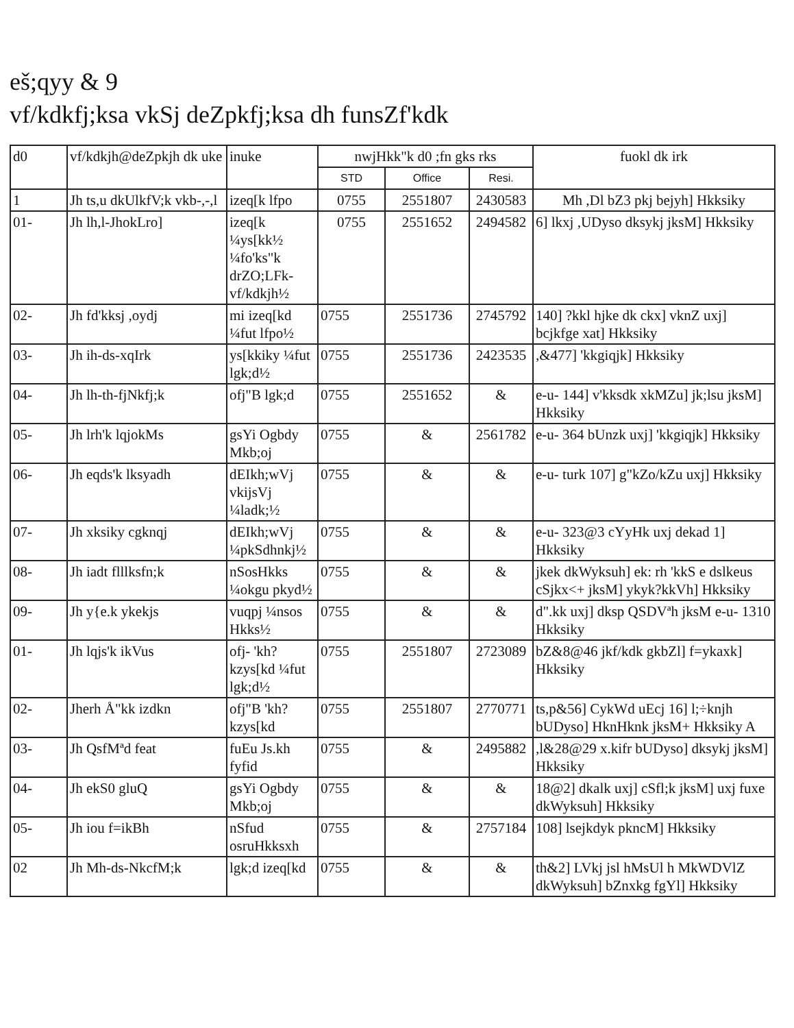eš;qyy & 9
vf/kdkfj;ksa vkSj deZpkfj;ksa dh funsZf'kdk
| d0 | vf/kdkjh@deZpkjh dk uke | inuke | nwjHkk"k d0 ;fn gks rks | | | fuokl dk irk |
| --- | --- | --- | --- | --- | --- | --- |
| | | | STD | Office | Resi. | |
| 1 | Jh ts,u dkUlkfV;k vkb-,-,l | izeq[k lfpo | 0755 | 2551807 | 2430583 | Mh ,Dl bZ3 pkj bejyh] Hkksiky |
| 01- | Jh lh,l-JhokLro] | izeq[k ¼ys[kk½ ¼fo'ks"k drZO;LFk-vf/kdkjh½ | 0755 | 2551652 | 2494582 | 6] lkxj ,UDyso dksykj jksM] Hkksiky |
| 02- | Jh fd'kksj ,oydj | mi izeq[kd ¼fut lfpo½ | 0755 | 2551736 | 2745792 | 140] ?kkl hjke dk ckx] vknZ uxj] bcjkfge xat] Hkksiky |
| 03- | Jh ih-ds-xqIrk | ys[kkiky ¼fut lgk;d½ | 0755 | 2551736 | 2423535 | ,&477] 'kkgiqjk] Hkksiky |
| 04- | Jh lh-th-fjNkfj;k | ofj"B lgk;d | 0755 | 2551652 | & | e-u- 144] v'kksdk xkMZu] jk;lsu jksM] Hkksiky |
| 05- | Jh lrh'k lqjokMs | gsYi Ogbdy Mkb;oj | 0755 | & | 2561782 | e-u- 364 bUnzk uxj] 'kkgiqjk] Hkksiky |
| 06- | Jh eqds'k lksyadh | dEIkh;wVj vkijsVj ¼ladk;½ | 0755 | & | & | e-u- turk 107] g"kZo/kZu uxj] Hkksiky |
| 07- | Jh xksiky cgknqj | dEIkh;wVj ¼pkSdhnkj½ | 0755 | & | & | e-u- 323@3 cYyHk uxj dekad 1] Hkksiky |
| 08- | Jh iadt flllksfn;k | nSosHkks ¼okgu pkyd½ | 0755 | & | & | jkek dkWyksuh] ek: rh 'kkS e dslkeus cSjkx<+ jksM] ykyk?kkVh] Hkksiky |
| 09- | Jh y{e.k ykekjs | vuqpj ¼nsos Hkks½ | 0755 | & | & | d".kk uxj] dksp QSDVªh jksM e-u- 1310 Hkksiky |
| 01- | Jh lqjs'k ikVus | ofj- 'kh?kzys[kd ¼fut lgk;d½ | 0755 | 2551807 | 2723089 | bZ&8@46 jkf/kdk gkbZl] f=ykaxk] Hkksiky |
| 02- | Jherh Å"kk izdkn | ofj"B 'kh?kzys[kd | 0755 | 2551807 | 2770771 | ts,p&56] CykWd uEcj 16] l;÷knjh bUDyso] HknHknk jksM+ Hkksiky A |
| 03- | Jh QsfMªd feat | fuEu Js.kh fyfid | 0755 | & | 2495882 | ,l&28@29 x.kifr bUDyso] dksykj jksM] Hkksiky |
| 04- | Jh ekS0 gluQ | gsYi Ogbdy Mkb;oj | 0755 | & | & | 18@2] dkalk uxj] cSfl;k jksM] uxj fuxe dkWyksuh] Hkksiky |
| 05- | Jh iou f=ikBh | nSfud osruHkksxh | 0755 | & | 2757184 | 108] lsejkdyk pkncM] Hkksiky |
| 02 | Jh Mh-ds-NkcfM;k | lgk;d izeq[kd | 0755 | & | & | th&2] LVkj jsl hMsUl h MkWDVlZ dkWyksuh] bZnxkg fgYl] Hkksiky |